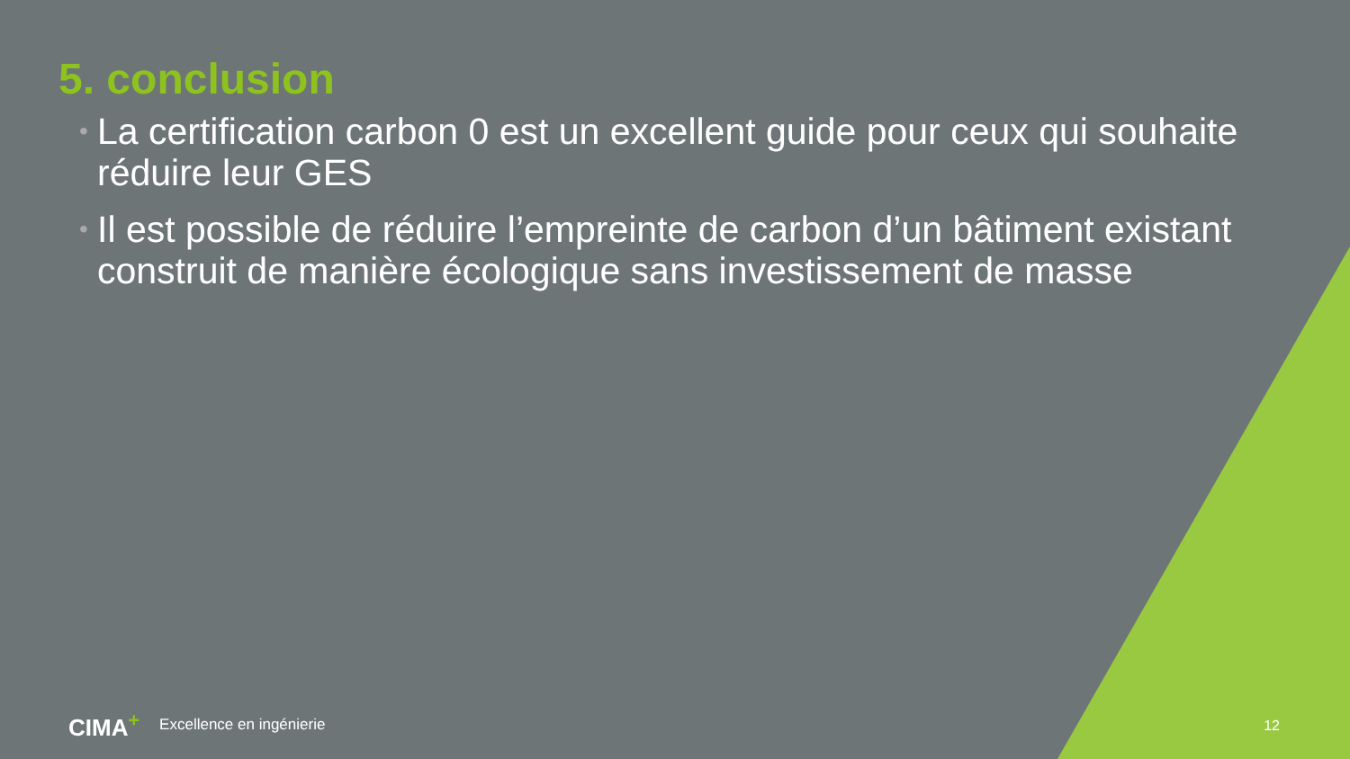5. conclusion
• La certification carbon 0 est un excellent guide pour ceux qui souhaite réduire leur GES
• Il est possible de réduire l’empreinte de carbon d’un bâtiment existant construit de manière écologique sans investissement de masse
CIMA<sup>+</sup> Excellence en ingénierie 12